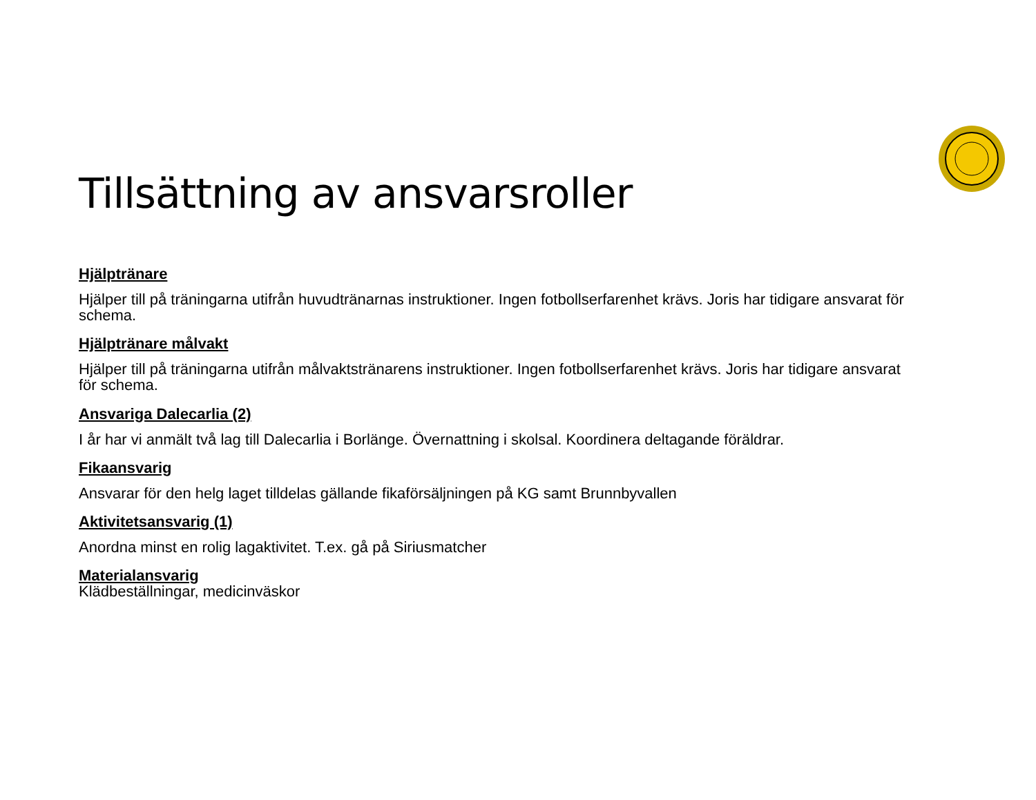Tillsättning av ansvarsroller
Hjälptränare
Hjälper till på träningarna utifrån huvudtränarnas instruktioner. Ingen fotbollserfarenhet krävs. Joris har tidigare ansvarat för schema.
Hjälptränare målvakt
Hjälper till på träningarna utifrån målvaktstränarens instruktioner. Ingen fotbollserfarenhet krävs. Joris har tidigare ansvarat för schema.
Ansvariga Dalecarlia (2)
I år har vi anmält två lag till Dalecarlia i Borlänge. Övernattning i skolsal. Koordinera deltagande föräldrar.
Fikaansvarig
Ansvarar för den helg laget tilldelas gällande fikaförsäljningen på KG samt Brunnbyvallen
Aktivitetsansvarig (1)
Anordna minst en rolig lagaktivitet. T.ex. gå på Siriusmatcher
Materialansvarig
Klädbeställningar, medicinväskor